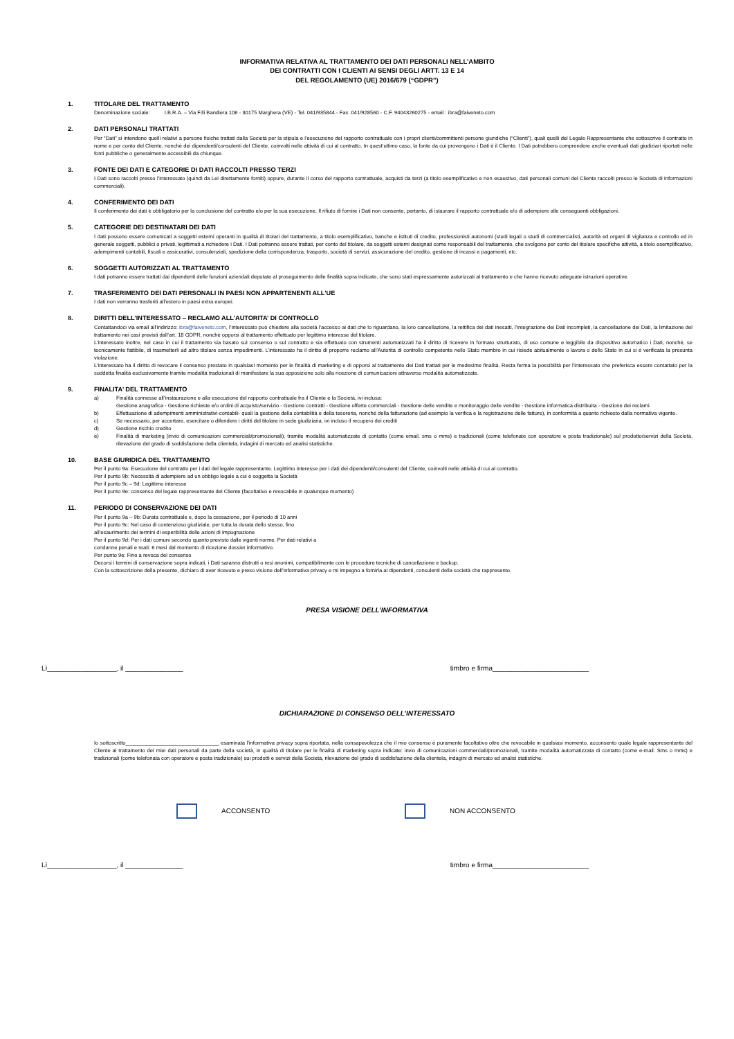INFORMATIVA RELATIVA AL TRATTAMENTO DEI DATI PERSONALI NELL’AMBITO
DEI CONTRATTI CON I CLIENTI AI SENSI DEGLI ARTT. 13 E 14
DEL REGOLAMENTO (UE) 2016/679 (“GDPR”)
1. TITOLARE DEL TRATTAMENTO
Denominazione sociale: I.B.R.A. – Via F.lli Bandiera 106 - 30175 Marghera (VE) - Tel. 041/935844 - Fax. 041/928560 - C.F. 94043260275 - email : ibra@faiveneto.com
2. DATI PERSONALI TRATTATI
Per “Dati” si intendono quelli relativi a persone fisiche trattati dalla Società per la stipula e l’esecuzione del rapporto contrattuale con i propri clienti/committenti persone giuridiche (“Clienti”), quali quelli del Legale Rappresentante che sottoscrive il contratto in nome e per conto del Cliente, nonché dei dipendenti/consulenti del Cliente, coinvolti nelle attività di cui al contratto. In quest’ultimo caso, la fonte da cui provengono i Dati è il Cliente. I Dati potrebbero comprendere anche eventuali dati giudiziari riportati nelle fonti pubbliche o generalmente accessibili da chiunque.
3. FONTE DEI DATI E CATEGORIE DI DATI RACCOLTI PRESSO TERZI
I Dati sono raccolti presso l’interessato (quindi da Lei direttamente forniti) oppure, durante il corso del rapporto contrattuale, acquisti da terzi (a titolo esemplificativo e non esaustivo, dati personali comuni del Cliente raccolti presso le Società di informazioni commerciali).
4. CONFERIMENTO DEI DATI
Il conferimento dei dati è obbligatorio per la conclusione del contratto e/o per la sua esecuzione. Il rifiuto di fornire i Dati non consente, pertanto, di istaurare il rapporto contrattuale e/o di adempiere alle conseguenti obbligazioni.
5. CATEGORIE DEI DESTINATARI DEI DATI
I dati possono essere comunicati a soggetti esterni operanti in qualità di titolari del trattamento, a titolo esemplificativo, banche e istituti di credito, professionisti autonomi (studi legali o studi di commercialisti, autorità ed organi di vigilanza e controllo ed in generale soggetti, pubblici o privati, legittimati a richiedere i Dati. I Dati potranno essere trattati, per conto del titolare, da soggetti esterni designati come responsabili del trattamento, che svolgono per conto del titolare specifiche attività, a titolo esemplificativo, adempimenti contabili, fiscali e assicurativi, consulenziali, spedizione della corrispondenza, trasporto, società di servizi, assicurazione del credito, gestione di incassi e pagamenti, etc.
6. SOGGETTI AUTORIZZATI AL TRATTAMENTO
I dati potranno essere trattati dai dipendenti delle funzioni aziendali deputate al proseguimento delle finalità sopra indicate, che sono stati espressamente autorizzati al trattamento e che hanno ricevuto adeguate istruzioni operative.
7. TRASFERIMENTO DEI DATI PERSONALI IN PAESI NON APPARTENENTI ALL’UE
I dati non verranno trasferiti all’estero in paesi extra europei.
8. DIRITTI DELL’INTERESSATO – RECLAMO ALL’AUTORITA’ DI CONTROLLO
Contattandoci via email all’indirizzo: ibra@faiveneto.com, l’interessato può chiedere alla società l’accesso ai dati che lo riguardano, la loro cancellazione, la rettifica dei dati inesatti, l’integrazione dei Dati incompleti, la cancellazione dei Dati, la limitazione del trattamento nei casi previsti dall’art. 18 GDPR, nonché opporsi al trattamento effettuato per legittimo interesse del titolare.
L’interessato inoltre, nel caso in cui il trattamento sia basato sul consenso o sul contratto e sia effettuato con strumenti automatizzati ha il diritto di ricevere in formato strutturato, di uso comune e leggibile da dispositivo automatico i Dati, nonché, se tecnicamente fattibile, di trasmetterli ad altro titolare senza impedimenti. L’interessato ha il diritto di proporre reclamo all’Autorità di controllo competente nello Stato membro in cui risiede abitualmente o lavora o dello Stato in cui si è verificata la presunta violazione.
L’interessato ha il diritto di revocare il consenso prestato in qualsiasi momento per le finalità di marketing e di opporsi al trattamento dei Dati trattati per le medesime finalità. Resta ferma la possibilità per l’interessato che preferisca essere contattato per la suddetta finalità esclusivamente tramite modalità tradizionali di manifestare la sua opposizione solo alla ricezione di comunicazioni attraverso modalità automatizzate.
9. FINALITA’ DEL TRATTAMENTO
a) Finalità connesse all’instaurazione e alla esecuzione del rapporto contrattuale fra il Cliente e la Società, ivi inclusa:
Gestione anagrafica - Gestione richieste e/o ordini di acquisto/servizio - Gestione contratti - Gestione offerte commerciali - Gestione delle vendite e monitoraggio delle vendite - Gestione informatica distribuita - Gestione dei reclami.
b) Effettuazione di adempimenti amministrativi-contabili- quali la gestione della contabilità e della tesoreria, nonché della fatturazione (ad esempio la verifica e la registrazione delle fatture), in conformità a quanto richiesto dalla normativa vigente.
c) Se necessario, per accertare, esercitare o difendere i diritti del titolare in sede giudiziaria, ivi incluso il recupero dei crediti
d) Gestione rischio credito
e) Finalità di marketing (invio di comunicazioni commerciali/promozionali), tramite modalità automatizzate di contatto (come email, sms o mms) e tradizionali (come telefonate con operatore e posta tradizionale) sul prodotto/servizi della Società, rilevazione del grado di soddisfazione della clientela, indagini di mercato ed analisi statistiche.
10. BASE GIURIDICA DEL TRATTAMENTO
Per il punto 9a: Esecuzione del contratto per i dati del legale rappresentante. Legittimo interesse per i dati dei dipendenti/consulenti del Cliente, coinvolti nelle attività di cui al contratto.
Per il punto 9b: Necessità di adempiere ad un obbligo legale a cui è soggetta la Società
Per il punto 9c – 9d: Legittimo interesse
Per il punto 9e: consenso del legale rappresentante del Cliente (facoltativo e revocabile in qualunque momento)
11. PERIODO DI CONSERVAZIONE DEI DATI
Per il punto 9a – 9b: Durata contrattuale e, dopo la cessazione, per il periodo di 10 anni
Per il punto 9c: Nel caso di contenzioso giudiziale, per tutta la durata dello stesso, fino
all’esaurimento dei termini di esperibilità delle azioni di impugnazione
Per il punto 9d: Per i dati comuni secondo quanto previsto dalle vigenti norme. Per dati relativi a
condanne penali e reati: 6 mesi dal momento di ricezione dossier informativo.
Per punto 9e: Fino a revoca del consenso
Decorsi i termini di conservazione sopra indicati, i Dati saranno distrutti o resi anonimi, compatibilmente con le procedure tecniche di cancellazione e backup.
Con la sottoscrizione della presente, dichiaro di aver ricevuto e preso visione dell’informativa privacy e mi impegno a fornirla ai dipendenti, consulenti della società che rappresento.
PRESA VISIONE DELL’INFORMATIVA
Lì__________________, il _______________ timbro e firma_________________________
DICHIARAZIONE DI CONSENSO DELL’INTERESSATO
Io sottoscritto________________________________ esaminata l’informativa privacy sopra riportata, nella consapevolezza che il mio consenso è puramente facoltativo oltre che revocabile in qualsiasi momento, acconsento quale legale rappresentante del Cliente al trattamento dei miei dati personali da parte della società, in qualità di titolare per le finalità di marketing sopra indicate: invio di comunicazioni commerciali/promozionali, tramite modalità automatizzata di contatto (come e-mail. Sms o mms) e tradizionali (come telefonata con operatore e posta tradizionale) sui prodotti e servizi della Società, rilevazione del grado di soddisfazione della clientela, indagini di mercato ed analisi statistiche.
ACCONSENTO NON ACCONSENTO
Lì__________________, il _______________ timbro e firma_________________________